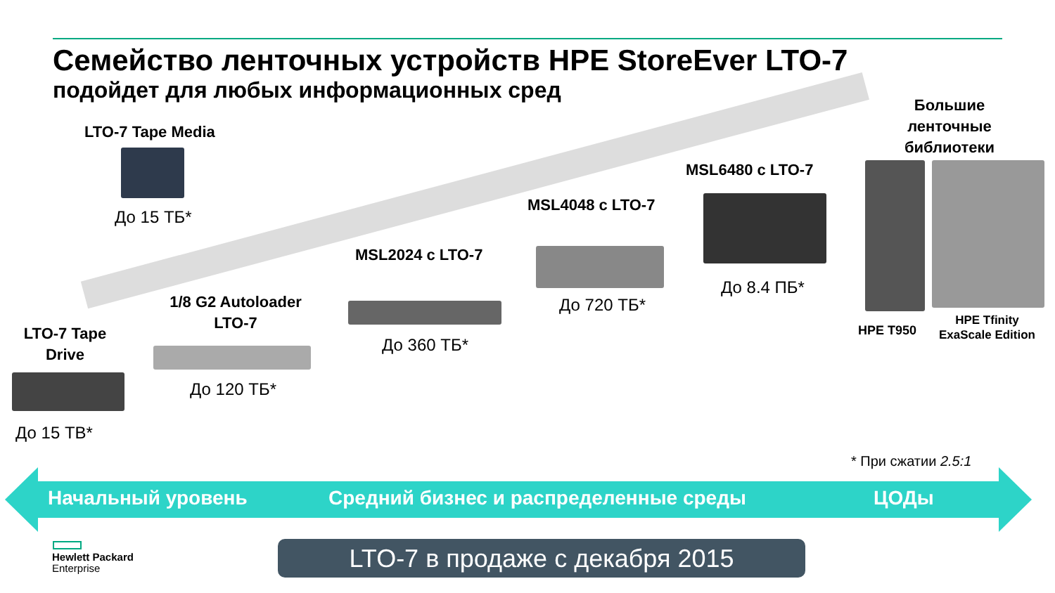Семейство ленточных устройств HPE StoreEver LTO-7
подойдет для любых информационных сред
Большие ленточные библиотеки
LTO-7 Tape Media
До 15 ТБ*
MSL6480 с LTO-7
До 8.4 ПБ*
MSL4048 с LTO-7
До 720 ТБ*
MSL2024 с LTO-7
До 360 ТБ*
1/8 G2 Autoloader LTO-7
До 120 ТБ*
LTO-7 Tape Drive
До 15 ТВ*
HPE T950
HPE Tfinity
ExaScale Edition
* При сжатии 2.5:1
Начальный уровень
Средний бизнес и распределенные среды
ЦОДы
Hewlett Packard
Enterprise
LTO-7 в продаже с декабря 2015